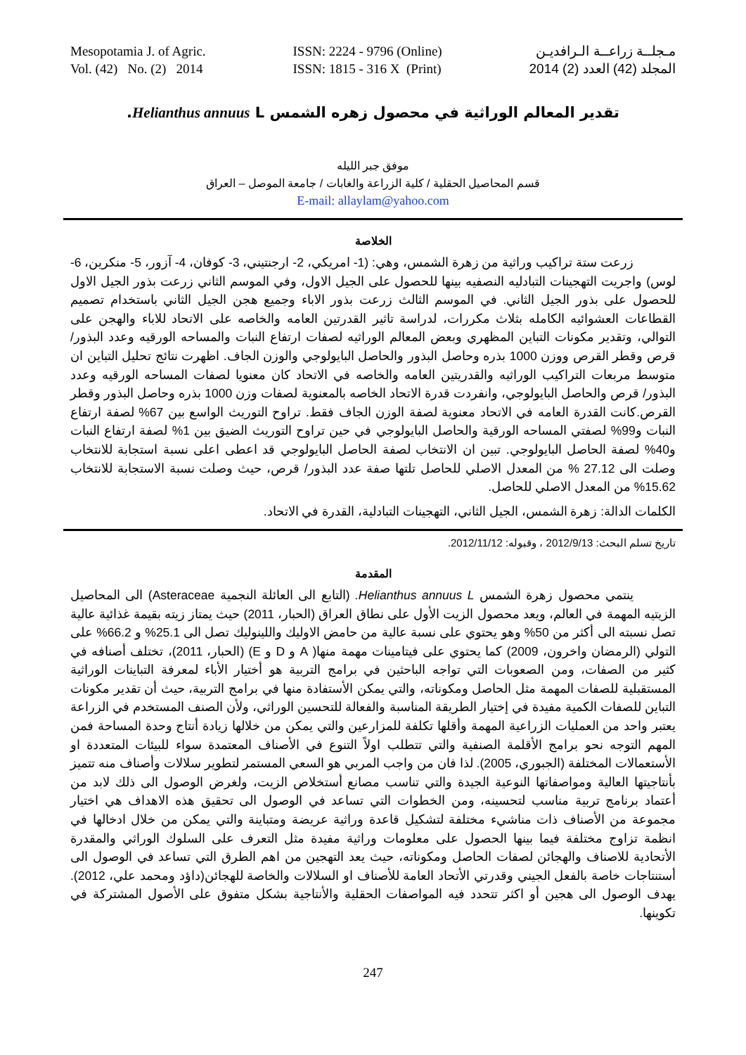Mesopotamia J. of Agric.
Vol. (42) No. (2) 2014
ISSN: 2224 - 9796 (Online)
ISSN: 1815 - 316 X (Print)
مـجلــة زراعــة الـرافديـن
المجلد (42) العدد (2) 2014
تقدير المعالم الوراثية في محصول زهره الشمس Helianthus annuus L.
موفق جبر الليله
قسم المحاصيل الحقلية / كلية الزراعة والغابات / جامعة الموصل – العراق
E-mail: allaylam@yahoo.com
الخلاصة
زرعت ستة تراكيب وراثية من زهرة الشمس، وهي: (1- امريكي، 2- ارجنتيني، 3- كوفان، 4- آزور، 5- منكرين، 6- لوس) واجريت التهجينات التبادليه النصفيه بينها للحصول على الجيل الاول، وفي الموسم الثاني زرعت بذور الجيل الاول للحصول على بذور الجيل الثاني. في الموسم الثالث زرعت بذور الاباء وجميع هجن الجيل الثاني باستخدام تصميم القطاعات العشوائيه الكامله بثلاث مكررات، لدراسة تاثير القدرتين العامه والخاصه على الاتحاد للاباء والهجن على التوالي، وتقدير مكونات التباين المظهري وبعض المعالم الوراثيه لصفات ارتفاع النبات والمساحه الورقيه وعدد البذور/قرص وقطر القرص ووزن 1000 بذره وحاصل البذور والحاصل البايولوجي والوزن الجاف. اظهرت نتائج تحليل التباين ان متوسط مربعات التراكيب الوراثيه والقدريتين العامه والخاصه في الاتحاد كان معنويا لصفات المساحه الورقيه وعدد البذور/ قرص والحاصل البايولوجي، وانفردت قدرة الاتحاد الخاصه بالمعنوية لصفات وزن 1000 بذره وحاصل البذور وقطر القرص.كانت القدرة العامه في الاتحاد معنوية لصفة الوزن الجاف فقط. تراوح التوريث الواسع بين 67% لصفة ارتفاع النبات و99% لصفتي المساحه الورقية والحاصل البايولوجي في حين تراوح التوريث الضيق بين 1% لصفة ارتفاع النبات و40% لصفة الحاصل البايولوجي. تبين ان الانتخاب لصفة الحاصل البايولوجي قد اعطى اعلى نسبة استجابة للانتخاب وصلت الى 27.12 % من المعدل الاصلي للحاصل تلتها صفة عدد البذور/ قرص، حيث وصلت نسبة الاستجابة للانتخاب 15.62% من المعدل الاصلي للحاصل.
الكلمات الدالة: زهرة الشمس، الجيل الثاني، التهجينات التبادلية، القدرة في الاتحاد.
تاريخ تسلم البحث: 2012/9/13 ، وقبوله: 2012/11/12.
المقدمة
ينتمي محصول زهرة الشمس Helianthus annuus L. (التابع الى العائلة النجمية Asteraceae) الى المحاصيل الزيتيه المهمة في العالم، ويعد محصول الزيت الأول على نطاق العراق (الحبار، 2011) حيث يمتاز زيته بقيمة غذائية عالية تصل نسبته الى أكثر من 50% وهو يحتوي على نسبة عالية من حامض الاوليك واللينوليك تصل الى 25.1% و 66.2% على التولي (الرمضان واخرون، 2009) كما يحتوي على فيتامينات مهمة منها( A و D و E) (الحبار، 2011)، تختلف أصنافه في كثير من الصفات، ومن الصعوبات التي تواجه الباحثين في برامج التربية هو أختيار الأباء لمعرفة التباينات الوراثية المستقبلية للصفات المهمة مثل الحاصل ومكوناته، والتي يمكن الأستفادة منها في برامج التربية، حيث أن تقدير مكونات التباين للصفات الكمية مفيدة في إختيار الطريقة المناسبة والفعالة للتحسين الوراثي، ولأن الصنف المستخدم في الزراعة يعتبر واحد من العمليات الزراعية المهمة وأقلها تكلفة للمزارعين والتي يمكن من خلالها زيادة أنتاج وحدة المساحة فمن المهم التوجه نحو برامج الأقلمة الصنفية والتي تتطلب اولاً التنوع في الأصناف المعتمدة سواء للبيئات المتعددة او الأستعمالات المختلفة (الجبوري، 2005). لذا فان من واجب المربي هو السعي المستمر لتطوير سلالات وأصناف منه تتميز بأنتاجيتها العالية ومواصفاتها النوعية الجيدة والتي تناسب مصانع أستخلاص الزيت، ولغرض الوصول الى ذلك لابد من أعتماد برنامج تربية مناسب لتحسينه، ومن الخطوات التي تساعد في الوصول الى تحقيق هذه الاهداف هي اختيار مجموعة من الأصناف ذات مناشيء مختلفة لتشكيل قاعدة وراثية عريضة ومتباينة والتي يمكن من خلال ادخالها في انظمة تزاوج مختلفة فيما بينها الحصول على معلومات وراثية مفيدة مثل التعرف على السلوك الوراثي والمقدرة الأتحادية للاصناف والهجائن لصفات الحاصل ومكوناته، حيث يعد التهجين من اهم الطرق التي تساعد في الوصول الى أستنتاجات خاصة بالفعل الجيني وقدرتي الأتحاد العامة للأصناف او السلالات والخاصة للهجائن(داؤد ومحمد علي، 2012). يهدف الوصول الى هجين أو اكثر تتحدد فيه المواصفات الحقلية والأنتاجية بشكل متفوق على الأصول المشتركة في تكوينها.
247